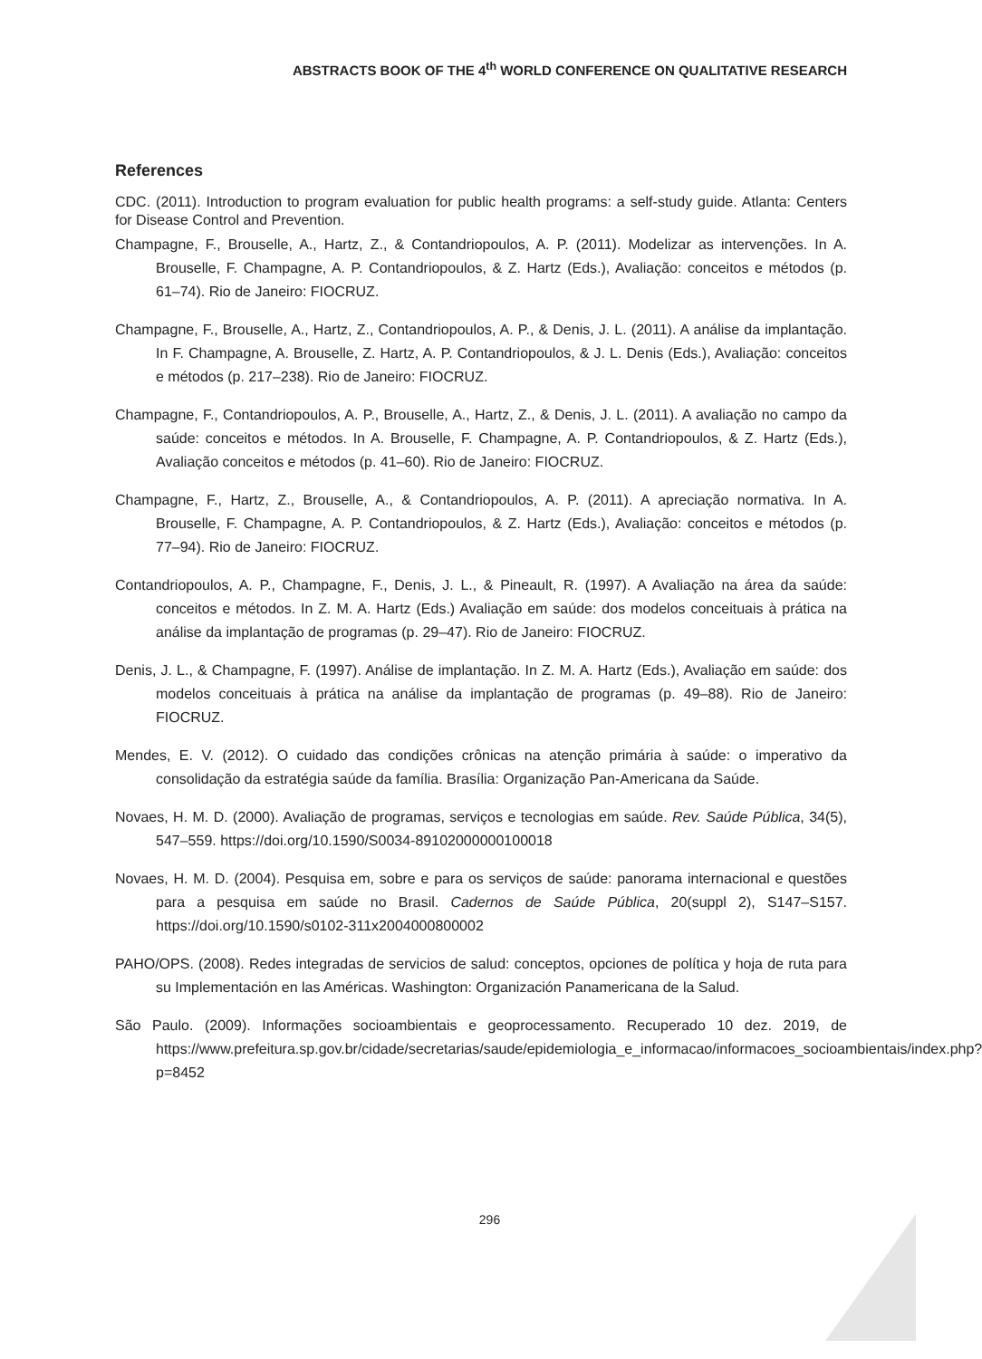ABSTRACTS BOOK OF THE 4<sup>th</sup> WORLD CONFERENCE ON QUALITATIVE RESEARCH
References
CDC. (2011). Introduction to program evaluation for public health programs: a self-study guide. Atlanta: Centers for Disease Control and Prevention.
Champagne, F., Brouselle, A., Hartz, Z., & Contandriopoulos, A. P. (2011). Modelizar as intervenções. In A. Brouselle, F. Champagne, A. P. Contandriopoulos, & Z. Hartz (Eds.), Avaliação: conceitos e métodos (p. 61–74). Rio de Janeiro: FIOCRUZ.
Champagne, F., Brouselle, A., Hartz, Z., Contandriopoulos, A. P., & Denis, J. L. (2011). A análise da implantação. In F. Champagne, A. Brouselle, Z. Hartz, A. P. Contandriopoulos, & J. L. Denis (Eds.), Avaliação: conceitos e métodos (p. 217–238). Rio de Janeiro: FIOCRUZ.
Champagne, F., Contandriopoulos, A. P., Brouselle, A., Hartz, Z., & Denis, J. L. (2011). A avaliação no campo da saúde: conceitos e métodos. In A. Brouselle, F. Champagne, A. P. Contandriopoulos, & Z. Hartz (Eds.), Avaliação conceitos e métodos (p. 41–60). Rio de Janeiro: FIOCRUZ.
Champagne, F., Hartz, Z., Brouselle, A., & Contandriopoulos, A. P. (2011). A apreciação normativa. In A. Brouselle, F. Champagne, A. P. Contandriopoulos, & Z. Hartz (Eds.), Avaliação: conceitos e métodos (p. 77–94). Rio de Janeiro: FIOCRUZ.
Contandriopoulos, A. P., Champagne, F., Denis, J. L., & Pineault, R. (1997). A Avaliação na área da saúde: conceitos e métodos. In Z. M. A. Hartz (Eds.) Avaliação em saúde: dos modelos conceituais à prática na análise da implantação de programas (p. 29–47). Rio de Janeiro: FIOCRUZ.
Denis, J. L., & Champagne, F. (1997). Análise de implantação. In Z. M. A. Hartz (Eds.), Avaliação em saúde: dos modelos conceituais à prática na análise da implantação de programas (p. 49–88). Rio de Janeiro: FIOCRUZ.
Mendes, E. V. (2012). O cuidado das condições crônicas na atenção primária à saúde: o imperativo da consolidação da estratégia saúde da família. Brasília: Organização Pan-Americana da Saúde.
Novaes, H. M. D. (2000). Avaliação de programas, serviços e tecnologias em saúde. Rev. Saúde Pública, 34(5), 547–559. https://doi.org/10.1590/S0034-89102000000100018
Novaes, H. M. D. (2004). Pesquisa em, sobre e para os serviços de saúde: panorama internacional e questões para a pesquisa em saúde no Brasil. Cadernos de Saúde Pública, 20(suppl 2), S147–S157. https://doi.org/10.1590/s0102-311x2004000800002
PAHO/OPS. (2008). Redes integradas de servicios de salud: conceptos, opciones de política y hoja de ruta para su Implementación en las Américas. Washington: Organización Panamericana de la Salud.
São Paulo. (2009). Informações socioambientais e geoprocessamento. Recuperado 10 dez. 2019, de https://www.prefeitura.sp.gov.br/cidade/secretarias/saude/epidemiologia_e_informacao/informacoes_socioambientais/index.php?p=8452
296